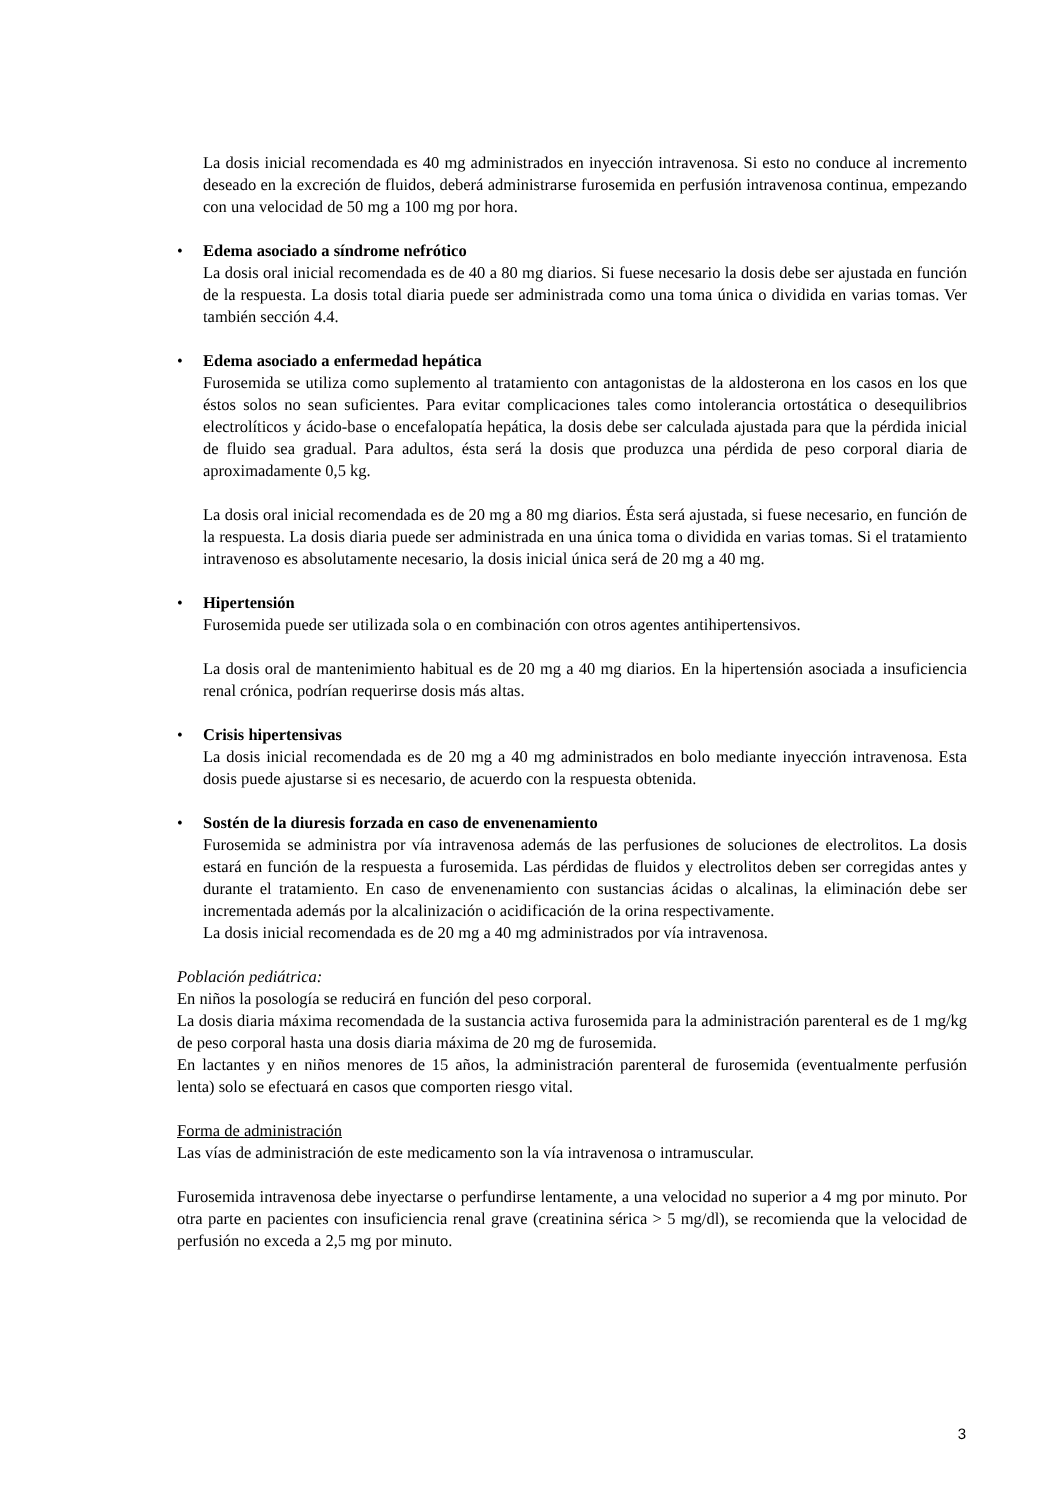La dosis inicial recomendada es 40 mg administrados en inyección intravenosa. Si esto no conduce al incremento deseado en la excreción de fluidos, deberá administrarse furosemida en perfusión intravenosa continua, empezando con una velocidad de 50 mg a 100 mg por hora.
• Edema asociado a síndrome nefrótico
La dosis oral inicial recomendada es de 40 a 80 mg diarios. Si fuese necesario la dosis debe ser ajustada en función de la respuesta. La dosis total diaria puede ser administrada como una toma única o dividida en varias tomas. Ver también sección 4.4.
• Edema asociado a enfermedad hepática
Furosemida se utiliza como suplemento al tratamiento con antagonistas de la aldosterona en los casos en los que éstos solos no sean suficientes. Para evitar complicaciones tales como intolerancia ortostática o desequilibrios electrolíticos y ácido-base o encefalopatía hepática, la dosis debe ser calculada ajustada para que la pérdida inicial de fluido sea gradual. Para adultos, ésta será la dosis que produzca una pérdida de peso corporal diaria de aproximadamente 0,5 kg.
La dosis oral inicial recomendada es de 20 mg a 80 mg diarios. Ésta será ajustada, si fuese necesario, en función de la respuesta. La dosis diaria puede ser administrada en una única toma o dividida en varias tomas. Si el tratamiento intravenoso es absolutamente necesario, la dosis inicial única será de 20 mg a 40 mg.
• Hipertensión
Furosemida puede ser utilizada sola o en combinación con otros agentes antihipertensivos.
La dosis oral de mantenimiento habitual es de 20 mg a 40 mg diarios. En la hipertensión asociada a insuficiencia renal crónica, podrían requerirse dosis más altas.
• Crisis hipertensivas
La dosis inicial recomendada es de 20 mg a 40 mg administrados en bolo mediante inyección intravenosa. Esta dosis puede ajustarse si es necesario, de acuerdo con la respuesta obtenida.
• Sostén de la diuresis forzada en caso de envenenamiento
Furosemida se administra por vía intravenosa además de las perfusiones de soluciones de electrolitos. La dosis estará en función de la respuesta a furosemida. Las pérdidas de fluidos y electrolitos deben ser corregidas antes y durante el tratamiento. En caso de envenenamiento con sustancias ácidas o alcalinas, la eliminación debe ser incrementada además por la alcalinización o acidificación de la orina respectivamente.
La dosis inicial recomendada es de 20 mg a 40 mg administrados por vía intravenosa.
Población pediátrica:
En niños la posología se reducirá en función del peso corporal.
La dosis diaria máxima recomendada de la sustancia activa furosemida para la administración parenteral es de 1 mg/kg de peso corporal hasta una dosis diaria máxima de 20 mg de furosemida.
En lactantes y en niños menores de 15 años, la administración parenteral de furosemida (eventualmente perfusión lenta) solo se efectuará en casos que comporten riesgo vital.
Forma de administración
Las vías de administración de este medicamento son la vía intravenosa o intramuscular.
Furosemida intravenosa debe inyectarse o perfundirse lentamente, a una velocidad no superior a 4 mg por minuto. Por otra parte en pacientes con insuficiencia renal grave (creatinina sérica > 5 mg/dl), se recomienda que la velocidad de perfusión no exceda a 2,5 mg por minuto.
3